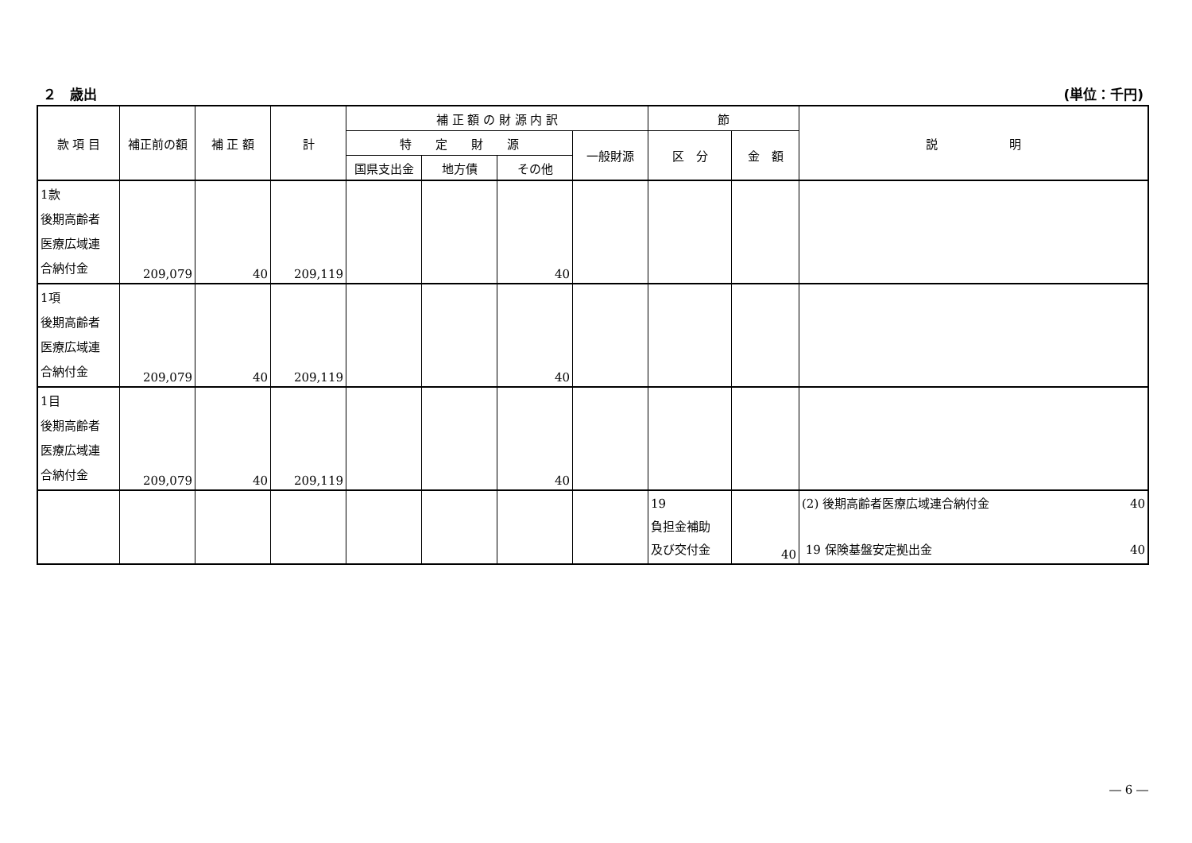２　歳出 (単位：千円)
| 款 項 目 | 補正前の額 | 補 正 額 | 計 | 補 正 額 の 財 源 内 訳 | | | | 節 | | 説 明 |
| --- | --- | --- | --- | --- | --- | --- | --- | --- | --- | --- |
| | | | | 特 定 財 源 | | | 一般財源 | 区 分 | 金 額 | |
| | | | | 国県支出金 | 地方債 | その他 | | | | |
| 1款 後期高齢者 医療広域連 合納付金 | 209,079 | 40 | 209,119 | | | 40 | | | | |
| 1項 後期高齢者 医療広域連 合納付金 | 209,079 | 40 | 209,119 | | | 40 | | | | |
| 1目 後期高齢者 医療広域連 合納付金 | 209,079 | 40 | 209,119 | | | 40 | | | | |
| | | | | | | | | 19 負担金補助 及び交付金 | 40 | (2) 後期高齢者医療広域連合納付金 40 19 保険基盤安定拠出金 40 |
― 6 ―